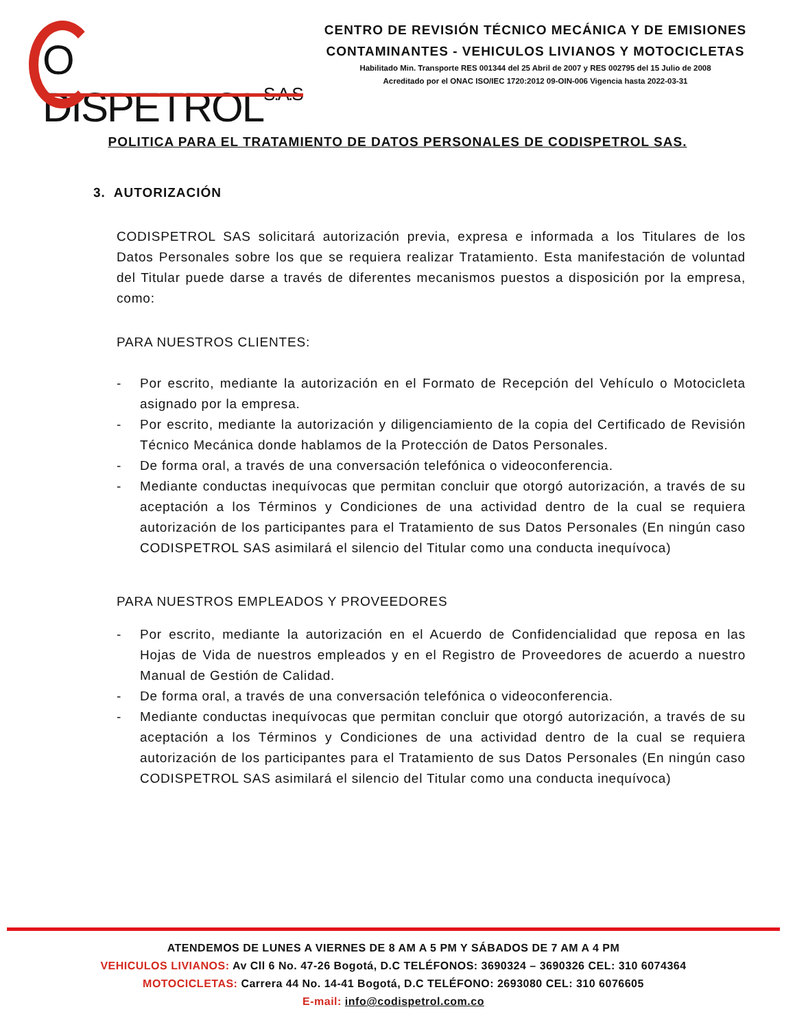O DISPETROLS.A.S
CENTRO DE REVISIÓN TÉCNICO MECÁNICA Y DE EMISIONES
CONTAMINANTES - VEHICULOS LIVIANOS Y MOTOCICLETAS
Habilitado Min. Transporte RES 001344 del 25 Abril de 2007 y RES 002795 del 15 Julio de 2008
Acreditado por el ONAC ISO/IEC 1720:2012 09-OIN-006 Vigencia hasta 2022-03-31
POLITICA PARA EL TRATAMIENTO DE DATOS PERSONALES DE CODISPETROL SAS.
3. AUTORIZACIÓN
CODISPETROL SAS solicitará autorización previa, expresa e informada a los Titulares de los Datos Personales sobre los que se requiera realizar Tratamiento. Esta manifestación de voluntad del Titular puede darse a través de diferentes mecanismos puestos a disposición por la empresa, como:
PARA NUESTROS CLIENTES:
- Por escrito, mediante la autorización en el Formato de Recepción del Vehículo o Motocicleta asignado por la empresa.
- Por escrito, mediante la autorización y diligenciamiento de la copia del Certificado de Revisión Técnico Mecánica donde hablamos de la Protección de Datos Personales.
- De forma oral, a través de una conversación telefónica o videoconferencia.
- Mediante conductas inequívocas que permitan concluir que otorgó autorización, a través de su aceptación a los Términos y Condiciones de una actividad dentro de la cual se requiera autorización de los participantes para el Tratamiento de sus Datos Personales (En ningún caso CODISPETROL SAS asimilará el silencio del Titular como una conducta inequívoca)
PARA NUESTROS EMPLEADOS Y PROVEEDORES
- Por escrito, mediante la autorización en el Acuerdo de Confidencialidad que reposa en las Hojas de Vida de nuestros empleados y en el Registro de Proveedores de acuerdo a nuestro Manual de Gestión de Calidad.
- De forma oral, a través de una conversación telefónica o videoconferencia.
- Mediante conductas inequívocas que permitan concluir que otorgó autorización, a través de su aceptación a los Términos y Condiciones de una actividad dentro de la cual se requiera autorización de los participantes para el Tratamiento de sus Datos Personales (En ningún caso CODISPETROL SAS asimilará el silencio del Titular como una conducta inequívoca)
ATENDEMOS DE LUNES A VIERNES DE 8 AM A 5 PM Y SÁBADOS DE 7 AM A 4 PM
VEHICULOS LIVIANOS: Av Cll 6 No. 47-26 Bogotá, D.C TELÉFONOS: 3690324 – 3690326 CEL: 310 6074364
MOTOCICLETAS: Carrera 44 No. 14-41 Bogotá, D.C TELÉFONO: 2693080 CEL: 310 6076605
E-mail: info@codispetrol.com.co